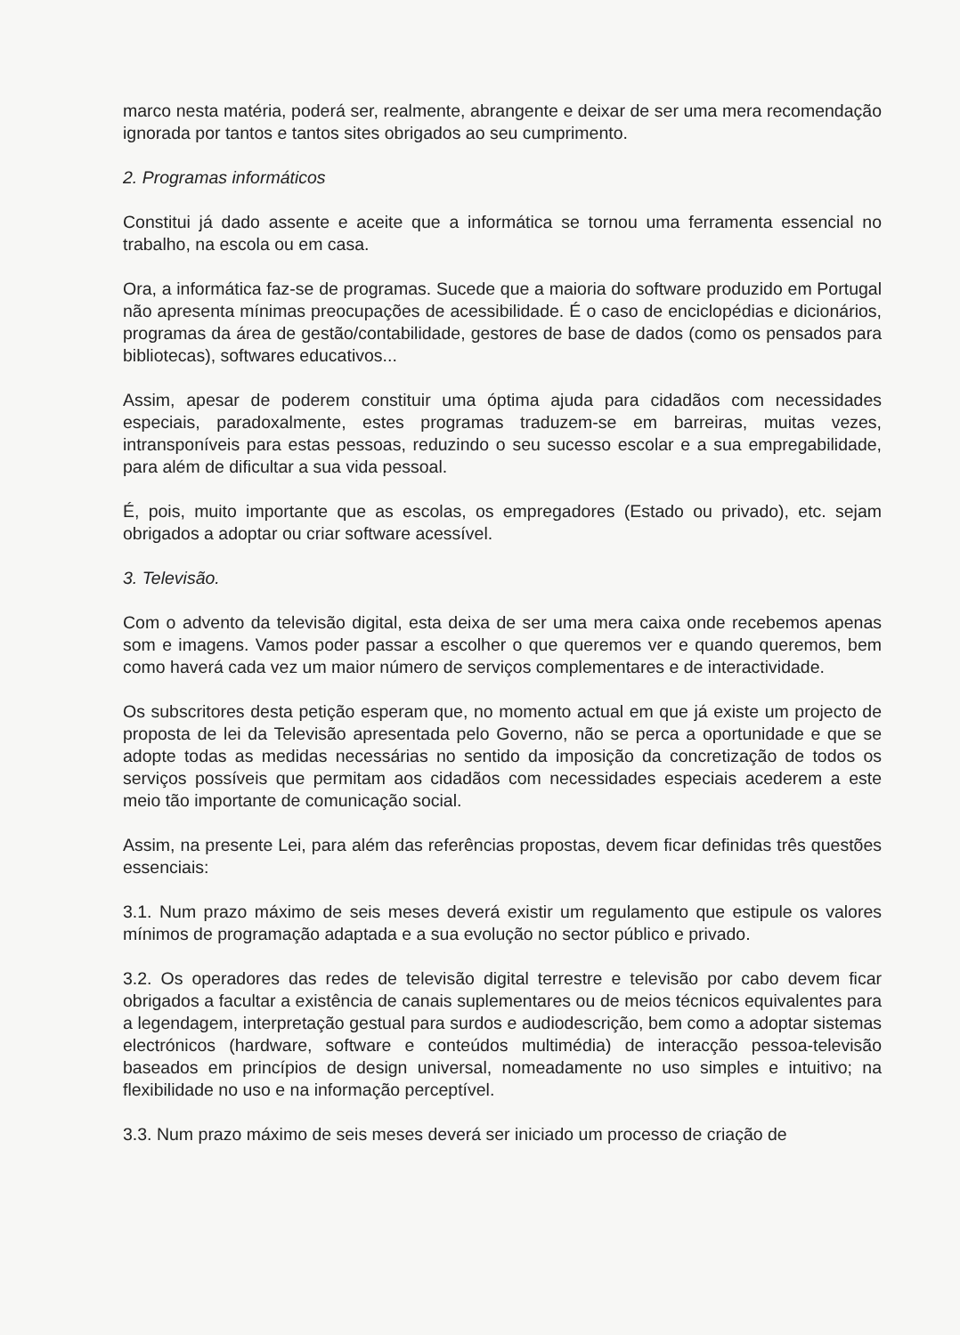marco nesta matéria, poderá ser, realmente, abrangente e deixar de ser uma mera recomendação ignorada por tantos e tantos sites obrigados ao seu cumprimento.
2. Programas informáticos
Constitui já dado assente e aceite que a informática se tornou uma ferramenta essencial no trabalho, na escola ou em casa.
Ora, a informática faz-se de programas. Sucede que a maioria do software produzido em Portugal não apresenta mínimas preocupações de acessibilidade. É o caso de enciclopédias e dicionários, programas da área de gestão/contabilidade, gestores de base de dados (como os pensados para bibliotecas), softwares educativos...
Assim, apesar de poderem constituir uma óptima ajuda para cidadãos com necessidades especiais, paradoxalmente, estes programas traduzem-se em barreiras, muitas vezes, intransponíveis para estas pessoas, reduzindo o seu sucesso escolar e a sua empregabilidade, para além de dificultar a sua vida pessoal.
É, pois, muito importante que as escolas, os empregadores (Estado ou privado), etc. sejam obrigados a adoptar ou criar software acessível.
3. Televisão.
Com o advento da televisão digital, esta deixa de ser uma mera caixa onde recebemos apenas som e imagens. Vamos poder passar a escolher o que queremos ver e quando queremos, bem como haverá cada vez um maior número de serviços complementares e de interactividade.
Os subscritores desta petição esperam que, no momento actual em que já existe um projecto de proposta de lei da Televisão apresentada pelo Governo, não se perca a oportunidade e que se adopte todas as medidas necessárias no sentido da imposição da concretização de todos os serviços possíveis que permitam aos cidadãos com necessidades especiais acederem a este meio tão importante de comunicação social.
Assim, na presente Lei, para além das referências propostas, devem ficar definidas três questões essenciais:
3.1. Num prazo máximo de seis meses deverá existir um regulamento que estipule os valores mínimos de programação adaptada e a sua evolução no sector público e privado.
3.2. Os operadores das redes de televisão digital terrestre e televisão por cabo devem ficar obrigados a facultar a existência de canais suplementares ou de meios técnicos equivalentes para a legendagem, interpretação gestual para surdos e audiodescrição, bem como a adoptar sistemas electrónicos (hardware, software e conteúdos multimédia) de interacção pessoa-televisão baseados em princípios de design universal, nomeadamente no uso simples e intuitivo; na flexibilidade no uso e na informação perceptível.
3.3. Num prazo máximo de seis meses deverá ser iniciado um processo de criação de